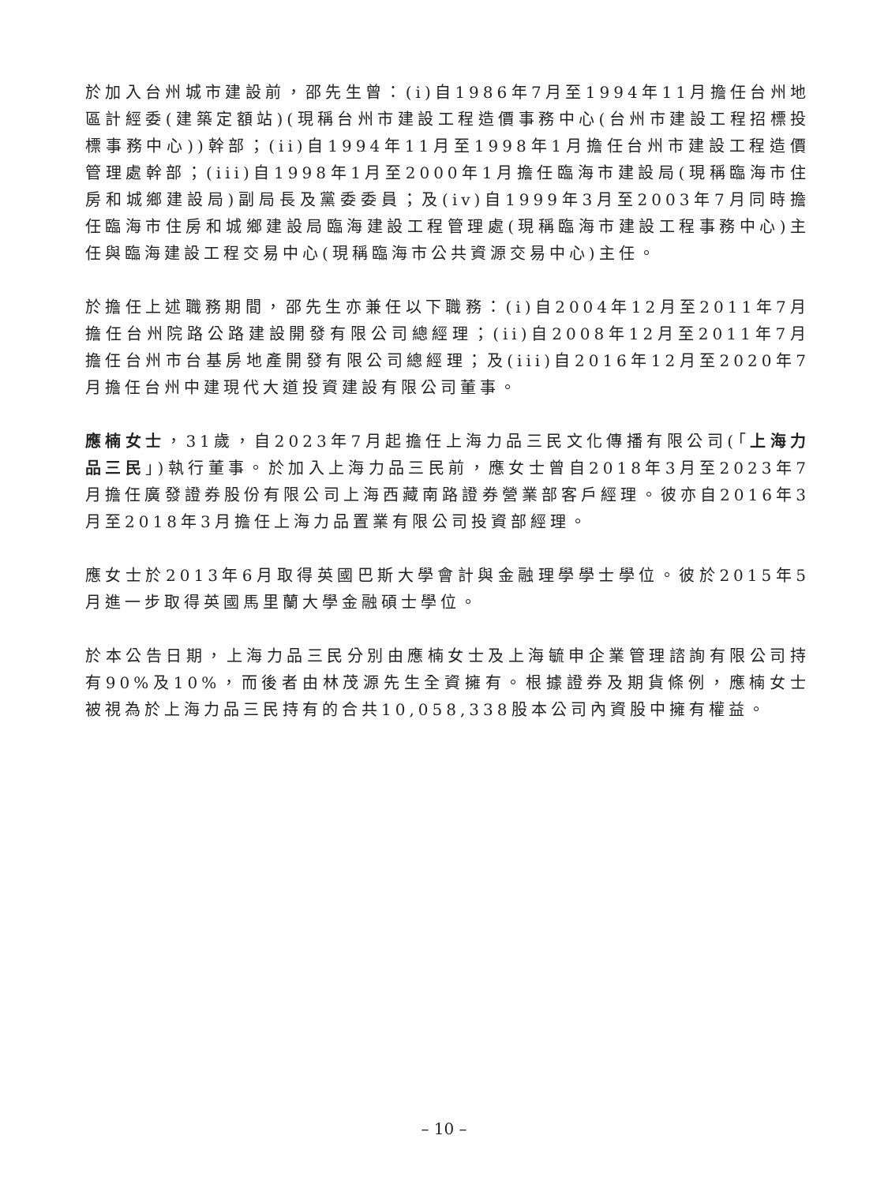於加入台州城市建設前，邵先生曾：(i)自1986年7月至1994年11月擔任台州地區計經委(建築定額站)(現稱台州市建設工程造價事務中心(台州市建設工程招標投標事務中心))幹部；(ii)自1994年11月至1998年1月擔任台州市建設工程造價管理處幹部；(iii)自1998年1月至2000年1月擔任臨海市建設局(現稱臨海市住房和城鄉建設局)副局長及黨委委員；及(iv)自1999年3月至2003年7月同時擔任臨海市住房和城鄉建設局臨海建設工程管理處(現稱臨海市建設工程事務中心)主任與臨海建設工程交易中心(現稱臨海市公共資源交易中心)主任。
於擔任上述職務期間，邵先生亦兼任以下職務：(i)自2004年12月至2011年7月擔任台州院路公路建設開發有限公司總經理；(ii)自2008年12月至2011年7月擔任台州市台基房地產開發有限公司總經理；及(iii)自2016年12月至2020年7月擔任台州中建現代大道投資建設有限公司董事。
應楠女士，31歲，自2023年7月起擔任上海力品三民文化傳播有限公司(「上海力品三民」)執行董事。於加入上海力品三民前，應女士曾自2018年3月至2023年7月擔任廣發證券股份有限公司上海西藏南路證券營業部客戶經理。彼亦自2016年3月至2018年3月擔任上海力品置業有限公司投資部經理。
應女士於2013年6月取得英國巴斯大學會計與金融理學學士學位。彼於2015年5月進一步取得英國馬里蘭大學金融碩士學位。
於本公告日期，上海力品三民分別由應楠女士及上海毓申企業管理諮詢有限公司持有90%及10%，而後者由林茂源先生全資擁有。根據證券及期貨條例，應楠女士被視為於上海力品三民持有的合共10,058,338股本公司內資股中擁有權益。
– 10 –